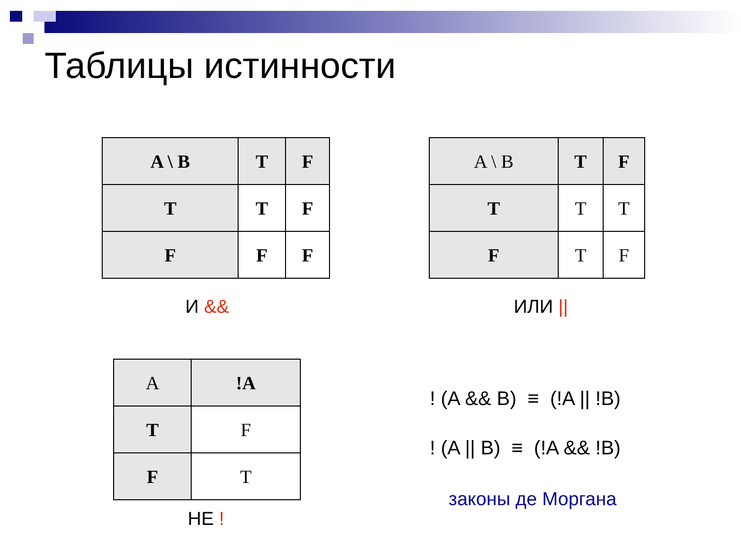Таблицы истинности
| A \ B | T | F |
| T | T | F |
| F | F | F |
И &&
| A \ B | T | F |
| T | T | T |
| F | T | F |
ИЛИ ||
| A | !A |
| T | F |
| F | T |
НЕ !
! (A && B) ≡ (!A || !B)
! (A || B) ≡ (!A && !B)
законы де Моргана